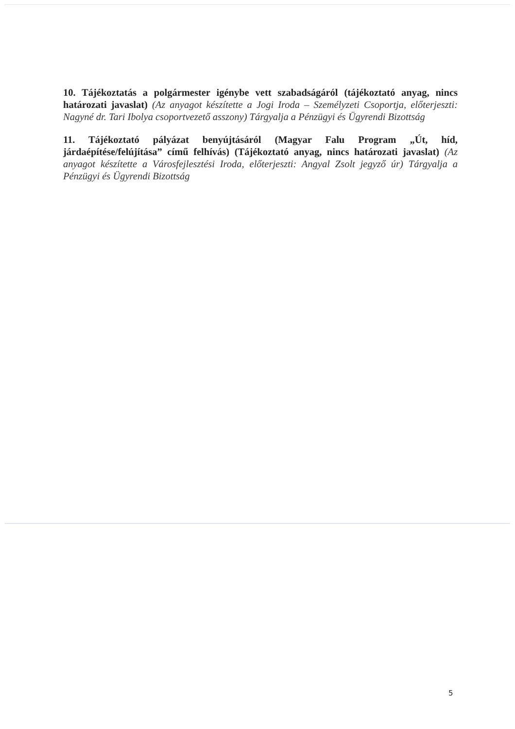10. Tájékoztatás a polgármester igénybe vett szabadságáról (tájékoztató anyag, nincs határozati javaslat) (Az anyagot készítette a Jogi Iroda – Személyzeti Csoportja, előterjeszti: Nagyné dr. Tari Ibolya csoportvezető asszony) Tárgyalja a Pénzügyi és Ügyrendi Bizottság
11. Tájékoztató pályázat benyújtásáról (Magyar Falu Program „Út, híd, járdaépítése/felújítása” című felhívás) (Tájékoztató anyag, nincs határozati javaslat) (Az anyagot készítette a Városfejlesztési Iroda, előterjeszti: Angyal Zsolt jegyző úr) Tárgyalja a Pénzügyi és Ügyrendi Bizottság
5